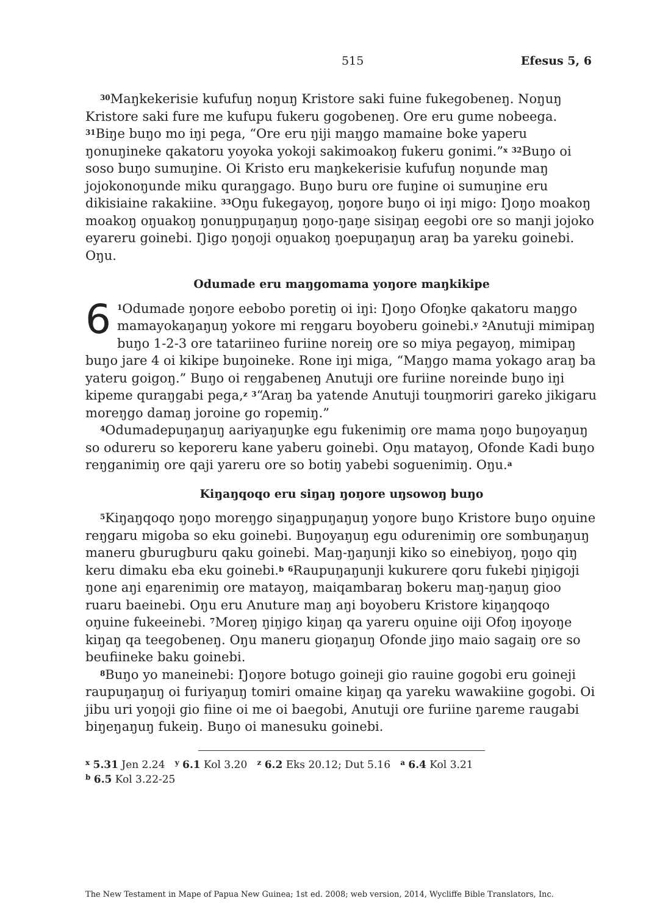515 Efesus 5, 6
<sup>30</sup> Maŋkekerisie kufufuŋ noŋuŋ Kristore saki fuine fukegobeneŋ. Noŋuŋ Kristore saki fure me kufupu fukeru gogobeneŋ. Ore eru gume nobeega. <sup>31</sup>Biŋe buŋo mo iŋi pega, “Ore eru ŋiji maŋgo mamaine boke yaperu ŋonuŋineke qakatoru yoyoka yokoji sakimoakoŋ fukeru gonimi.”<sup>x</sup> <sup>32</sup>Buŋo oi soso buŋo sumuŋine. Oi Kristo eru maŋkekerisie kufufuŋ noŋunde maŋ jojokonoŋunde miku quraŋgago. Buŋo buru ore fuŋine oi sumuŋine eru dikisiaine rakakiine. <sup>33</sup>Oŋu fukegayoŋ, ŋoŋore buŋo oi iŋi migo: Ŋoŋo moakoŋ moakoŋ oŋuakoŋ ŋonuŋpuŋaŋuŋ ŋoŋo-ŋaŋe sisiŋaŋ eegobi ore so manji jojoko eyareru goinebi. Ŋigo ŋoŋoji oŋuakoŋ ŋoepuŋaŋuŋ araŋ ba yareku goinebi. Oŋu.
Odumade eru maŋgomama yoŋore maŋkikipe
6<sup>1</sup>Odumade ŋoŋore eebobo poretiŋ oi iŋi: Ŋoŋo Ofoŋke qakatoru maŋgo mamayokaŋaŋuŋ yokore mi reŋgaru boyoberu goinebi.<sup>y</sup> <sup>2</sup>Anutuji mimipaŋ buŋo 1-2-3 ore tatariineo furiine noreiŋ ore so miya pegayoŋ, mimipaŋ buŋo jare 4 oi kikipe buŋoineke. Rone iŋi miga, “Maŋgo mama yokago araŋ ba yateru goigoŋ.” Buŋo oi reŋgabeneŋ Anutuji ore furiine noreinde buŋo iŋi kipeme quraŋgabi pega,<sup>z</sup> <sup>3</sup>“Araŋ ba yatende Anutuji touŋmoriri gareko jikigaru moreŋgo damaŋ joroine go ropemiŋ.”
<sup>4</sup> Odumadepuŋaŋuŋ aariyaŋuŋke egu fukenimiŋ ore mama ŋoŋo buŋoyaŋuŋ so odureru so keporeru kane yaberu goinebi. Oŋu matayoŋ, Ofonde Kadi buŋo reŋganimiŋ ore qaji yareru ore so botiŋ yabebi soguenimiŋ. Oŋu.<sup>a</sup>
Kiŋaŋqoqo eru siŋaŋ ŋoŋore uŋsowoŋ buŋo
<sup>5</sup> Kiŋaŋqoqo ŋoŋo moreŋgo siŋaŋpuŋaŋuŋ yoŋore buŋo Kristore buŋo oŋuine reŋgaru migoba so eku goinebi. Buŋoyaŋuŋ egu odurenimiŋ ore sombuŋaŋuŋ maneru gburugburu qaku goinebi. Maŋ-ŋaŋunji kiko so einebiyoŋ, ŋoŋo qiŋ keru dimaku eba eku goinebi.<sup>b</sup> <sup>6</sup>Raupuŋaŋunji kukurere qoru fukebi ŋiŋigoji ŋone aŋi eŋarenimiŋ ore matayoŋ, maiqambaraŋ bokeru maŋ-ŋaŋuŋ gioo ruaru baeinebi. Oŋu eru Anuture maŋ aŋi boyoberu Kristore kiŋaŋqoqo oŋuine fukeeinebi. <sup>7</sup>Moreŋ ŋiŋigo kiŋaŋ qa yareru oŋuine oiji Ofoŋ iŋoyoŋe kiŋaŋ qa teegobeneŋ. Oŋu maneru gioŋaŋuŋ Ofonde jiŋo maio sagaiŋ ore so beufiineke baku goinebi.
<sup>8</sup> Buŋo yo maneinebi: Ŋoŋore botugo goineji gio rauine gogobi eru goineji raupuŋaŋuŋ oi furiyaŋuŋ tomiri omaine kiŋaŋ qa yareku wawakiine gogobi. Oi jibu uri yoŋoji gio fiine oi me oi baegobi, Anutuji ore furiine ŋareme raugabi biŋeŋaŋuŋ fukeiŋ. Buŋo oi manesuku goinebi.
<sup>x</sup> 5.31 Jen 2.24 <sup>y</sup> 6.1 Kol 3.20 <sup>z</sup> 6.2 Eks 20.12; Dut 5.16 <sup>a</sup> 6.4 Kol 3.21
<sup>b</sup> 6.5 Kol 3.22-25
The New Testament in Mape of Papua New Guinea; 1st ed. 2008; web version, 2014, Wycliffe Bible Translators, Inc.